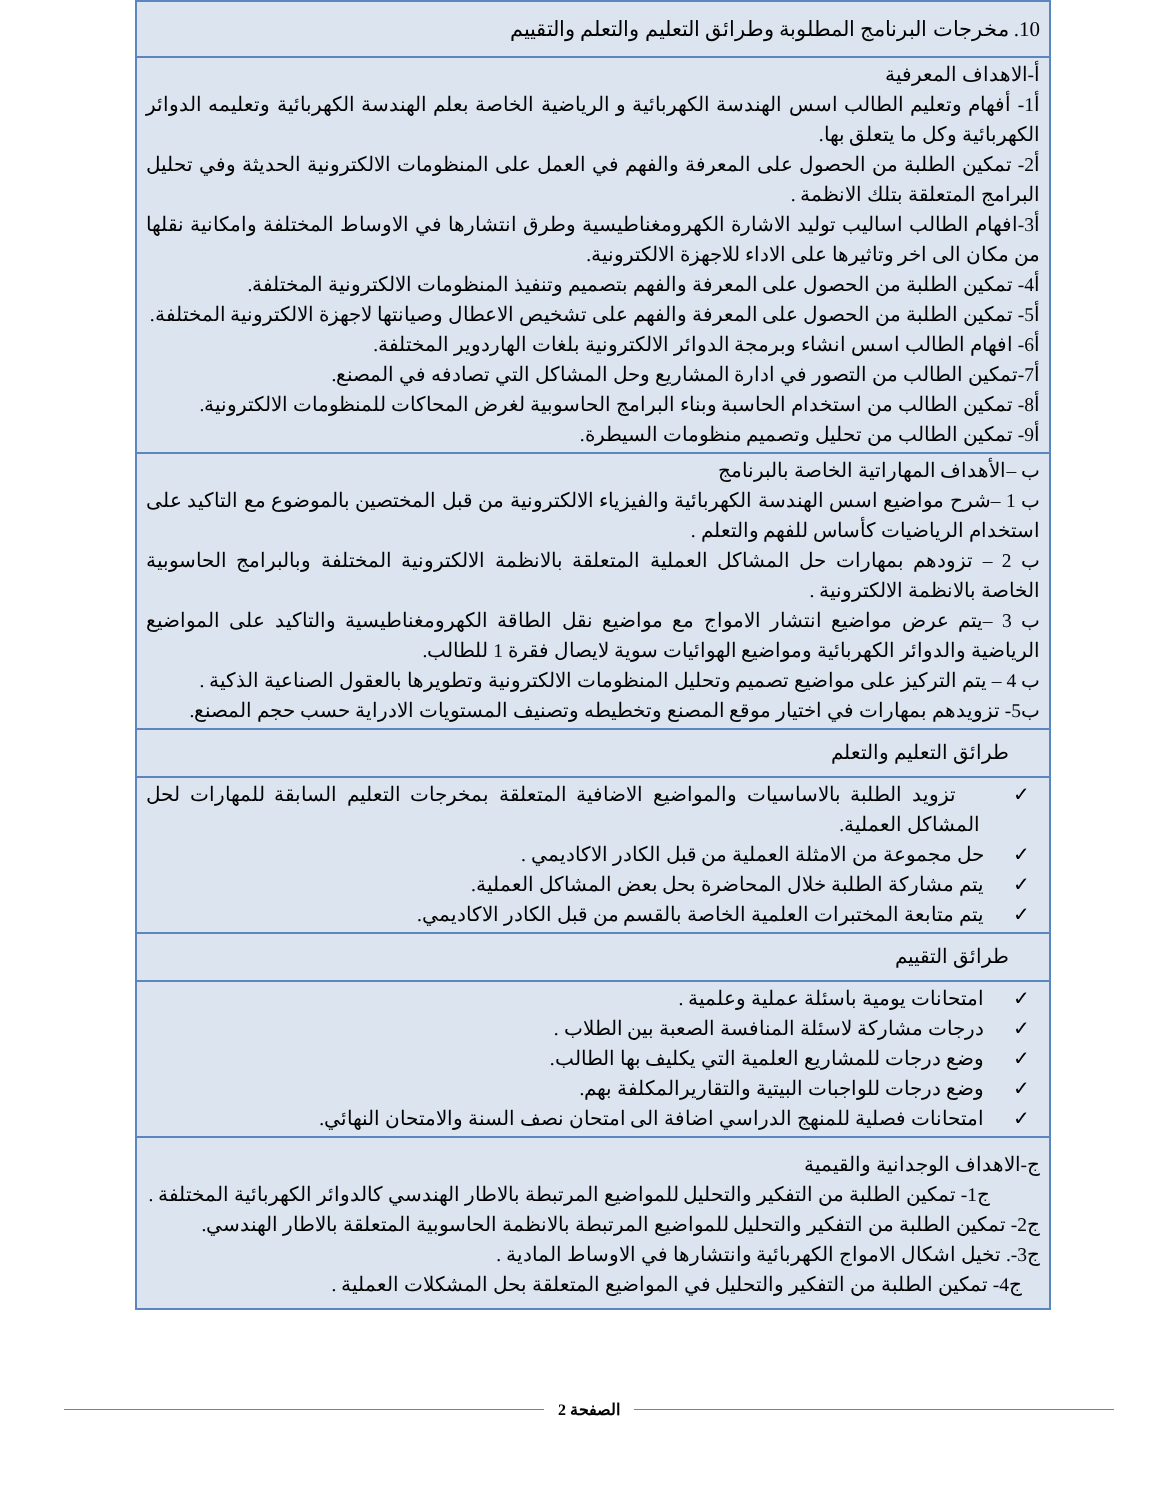| 10. مخرجات البرنامج المطلوبة وطرائق التعليم والتعلم والتقييم |
| أ-الاهداف المعرفية أ1- أفهام وتعليم الطالب اسس الهندسة الكهربائية و الرياضية الخاصة بعلم الهندسة الكهربائية وتعليمه الدوائر الكهربائية وكل ما يتعلق بها. أ2- تمكين الطلبة من الحصول على المعرفة والفهم في العمل على المنظومات الالكترونية الحديثة وفي تحليل البرامج المتعلقة بتلك الانظمة . أ3-افهام الطالب اساليب توليد الاشارة الكهرومغناطيسية وطرق انتشارها في الاوساط المختلفة وامكانية نقلها من مكان الى اخر وتاثيرها على الاداء للاجهزة الالكترونية. أ4- تمكين الطلبة من الحصول على المعرفة والفهم بتصميم وتنفيذ المنظومات الالكترونية المختلفة. أ5- تمكين الطلبة من الحصول على المعرفة والفهم على تشخيص الاعطال وصيانتها لاجهزة الالكترونية المختلفة. أ6- افهام الطالب اسس انشاء وبرمجة الدوائر الالكترونية بلغات الهاردوير المختلفة. أ7-تمكين الطالب من التصور في ادارة المشاريع وحل المشاكل التي تصادفه في المصنع. أ8- تمكين الطالب من استخدام الحاسبة وبناء البرامج الحاسوبية لغرض المحاكات للمنظومات الالكترونية. أ9- تمكين الطالب من تحليل وتصميم منظومات السيطرة. |
| ب –الأهداف المهاراتية الخاصة بالبرنامج ب 1 –شرح مواضيع اسس الهندسة الكهربائية والفيزياء الالكترونية من قبل المختصين بالموضوع مع التاكيد على استخدام الرياضيات كأساس للفهم والتعلم . ب 2 – تزودهم بمهارات حل المشاكل العملية المتعلقة بالانظمة الالكترونية المختلفة وبالبرامج الحاسوبية الخاصة بالانظمة الالكترونية . ب 3 –يتم عرض مواضيع انتشار الامواج مع مواضيع نقل الطاقة الكهرومغناطيسية والتاكيد على المواضيع الرياضية والدوائر الكهربائية ومواضيع الهوائيات سوية لايصال فقرة 1 للطالب. ب 4 – يتم التركيز على مواضيع تصميم وتحليل المنظومات الالكترونية وتطويرها بالعقول الصناعية الذكية . ب5- تزويدهم بمهارات في اختيار موقع المصنع وتخطيطه وتصنيف المستويات الادراية حسب حجم المصنع. |
| طرائق التعليم والتعلم |
| ✓ تزويد الطلبة بالاساسيات والمواضيع الاضافية المتعلقة بمخرجات التعليم السابقة للمهارات لحل المشاكل العملية. ✓ حل مجموعة من الامثلة العملية من قبل الكادر الاكاديمي . ✓ يتم مشاركة الطلبة خلال المحاضرة بحل بعض المشاكل العملية. ✓ يتم متابعة المختبرات العلمية الخاصة بالقسم من قبل الكادر الاكاديمي. |
| طرائق التقييم |
| ✓ امتحانات يومية باسئلة عملية وعلمية . ✓ درجات مشاركة لاسئلة المنافسة الصعبة بين الطلاب . ✓ وضع درجات للمشاريع العلمية التي يكليف بها الطالب. ✓ وضع درجات للواجبات البيتية والتقاريرالمكلفة بهم. ✓ امتحانات فصلية للمنهج الدراسي اضافة الى امتحان نصف السنة والامتحان النهائي. |
| ج-الاهداف الوجدانية والقيمية ج1- تمكين الطلبة من التفكير والتحليل للمواضيع المرتبطة بالاطار الهندسي كالدوائر الكهربائية المختلفة . ج2- تمكين الطلبة من التفكير والتحليل للمواضيع المرتبطة بالانظمة الحاسوبية المتعلقة بالاطار الهندسي. ج3-. تخيل اشكال الامواج الكهربائية وانتشارها في الاوساط المادية . ج4- تمكين الطلبة من التفكير والتحليل في المواضيع المتعلقة بحل المشكلات العملية . |
الصفحة 2